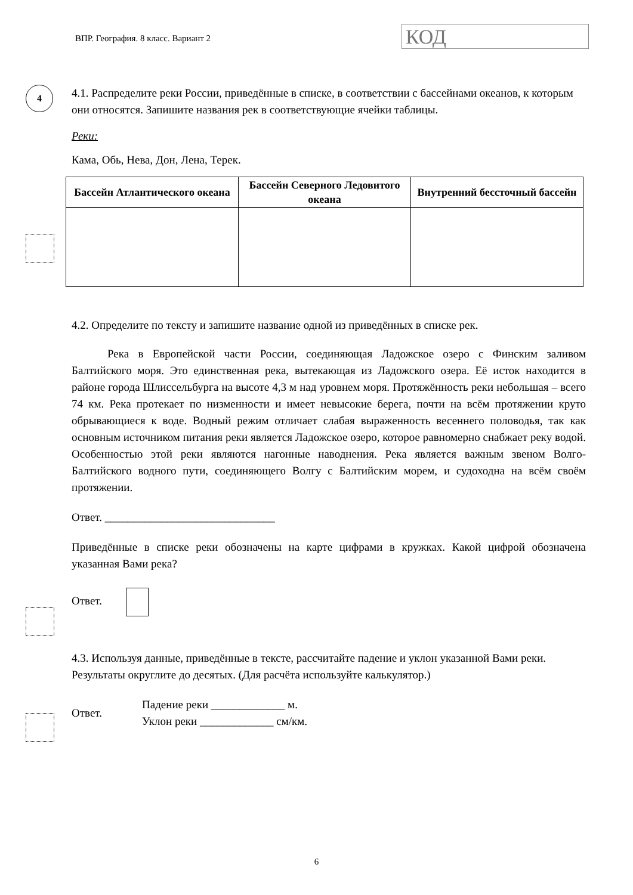ВПР. География. 8 класс. Вариант 2
КОД
4
4.1. Распределите реки России, приведённые в списке, в соответствии с бассейнами океанов, к которым они относятся. Запишите названия рек в соответствующие ячейки таблицы.
Реки:
Кама, Обь, Нева, Дон, Лена, Терек.
| Бассейн Атлантического океана | Бассейн Северного Ледовитого океана | Внутренний бессточный бассейн |
| --- | --- | --- |
4.2. Определите по тексту и запишите название одной из приведённых в списке рек.
Река в Европейской части России, соединяющая Ладожское озеро с Финским заливом Балтийского моря. Это единственная река, вытекающая из Ладожского озера. Её исток находится в районе города Шлиссельбурга на высоте 4,3 м над уровнем моря. Протяжённость реки небольшая – всего 74 км. Река протекает по низменности и имеет невысокие берега, почти на всём протяжении круто обрывающиеся к воде. Водный режим отличает слабая выраженность весеннего половодья, так как основным источником питания реки является Ладожское озеро, которое равномерно снабжает реку водой. Особенностью этой реки являются нагонные наводнения. Река является важным звеном Волго-Балтийского водного пути, соединяющего Волгу с Балтийским морем, и судоходна на всём своём протяжении.
Ответ. ______________________________
Приведённые в списке реки обозначены на карте цифрами в кружках. Какой цифрой обозначена указанная Вами река?
Ответ.
4.3. Используя данные, приведённые в тексте, рассчитайте падение и уклон указанной Вами реки. Результаты округлите до десятых. (Для расчёта используйте калькулятор.)
Ответ.
Падение реки _____________ м.
Уклон реки _____________ см/км.
6